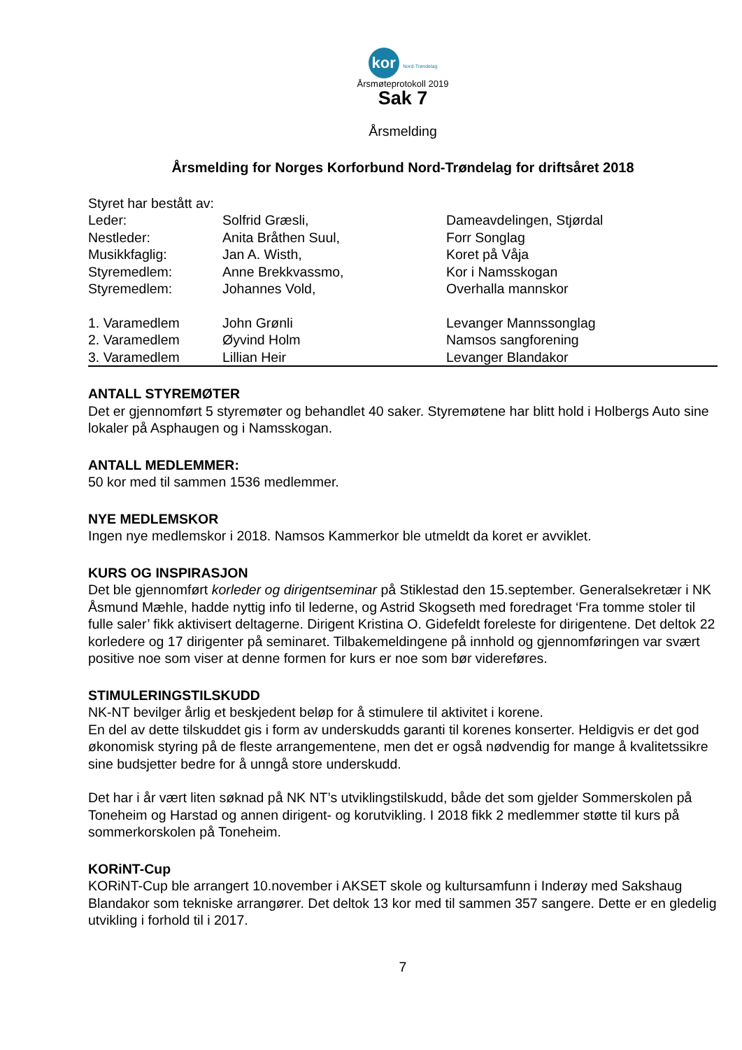kor Nord-Trøndelag
Årsmøteprotokoll 2019
Sak 7
Årsmelding
Årsmelding for Norges Korforbund Nord-Trøndelag for driftsåret 2018
Styret har bestått av:
| Leder: | Solfrid Græsli, | Dameavdelingen, Stjørdal |
| Nestleder: | Anita Bråthen Suul, | Forr Songlag |
| Musikkfaglig: | Jan A. Wisth, | Koret på Våja |
| Styremedlem: | Anne Brekkvassmo, | Kor i Namsskogan |
| Styremedlem: | Johannes Vold, | Overhalla mannskor |
| 1. Varamedlem | John Grønli | Levanger Mannssonglag |
| 2. Varamedlem | Øyvind Holm | Namsos sangforening |
| 3. Varamedlem | Lillian Heir | Levanger Blandakor |
ANTALL STYREMØTER
Det er gjennomført 5 styremøter og behandlet 40 saker. Styremøtene har blitt hold i Holbergs Auto sine lokaler på Asphaugen og i Namsskogan.
ANTALL MEDLEMMER:
50 kor med til sammen 1536 medlemmer.
NYE MEDLEMSKOR
Ingen nye medlemskor i 2018. Namsos Kammerkor ble utmeldt da koret er avviklet.
KURS OG INSPIRASJON
Det ble gjennomført korleder og dirigentseminar på Stiklestad den 15.september. Generalsekretær i NK Åsmund Mæhle, hadde nyttig info til lederne, og Astrid Skogseth med foredraget ‘Fra tomme stoler til fulle saler’ fikk aktivisert deltagerne. Dirigent Kristina O. Gidefeldt foreleste for dirigentene. Det deltok 22 korledere og 17 dirigenter på seminaret. Tilbakemeldingene på innhold og gjennomføringen var svært positive noe som viser at denne formen for kurs er noe som bør videreføres.
STIMULERINGSTILSKUDD
NK-NT bevilger årlig et beskjedent beløp for å stimulere til aktivitet i korene.
En del av dette tilskuddet gis i form av underskudds garanti til korenes konserter. Heldigvis er det god økonomisk styring på de fleste arrangementene, men det er også nødvendig for mange å kvalitetssikre sine budsjetter bedre for å unngå store underskudd.
Det har i år vært liten søknad på NK NT’s utviklingstilskudd, både det som gjelder Sommerskolen på Toneheim og Harstad og annen dirigent- og korutvikling. I 2018 fikk 2 medlemmer støtte til kurs på sommerkorskolen på Toneheim.
KORiNT-Cup
KORiNT-Cup ble arrangert 10.november i AKSET skole og kultursamfunn i Inderøy med Sakshaug Blandakor som tekniske arrangører. Det deltok 13 kor med til sammen 357 sangere. Dette er en gledelig utvikling i forhold til i 2017.
7